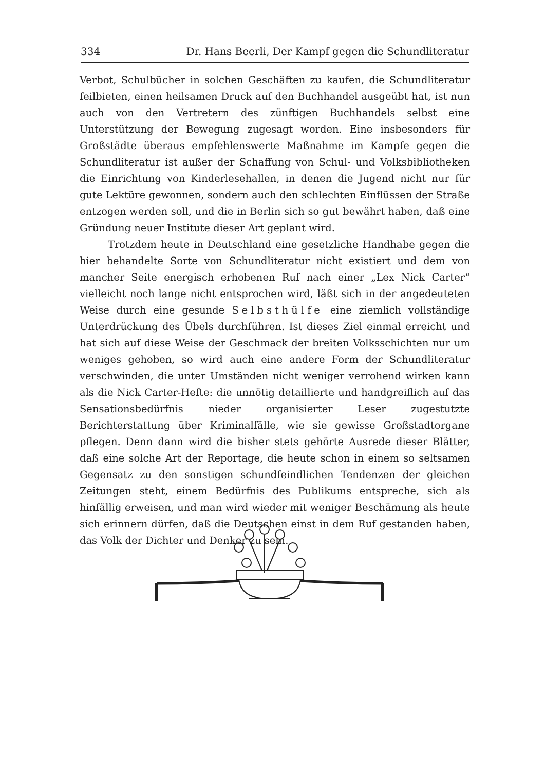334 Dr. Hans Beerli, Der Kampf gegen die Schundliteratur
Verbot, Schulbücher in solchen Geschäften zu kaufen, die Schundliteratur feilbieten, einen heilsamen Druck auf den Buchhandel ausgeübt hat, ist nun auch von den Vertretern des zünftigen Buchhandels selbst eine Unterstützung der Bewegung zugesagt worden. Eine insbesonders für Großstädte überaus empfehlenswerte Maßnahme im Kampfe gegen die Schundliteratur ist außer der Schaffung von Schul- und Volksbibliotheken die Einrichtung von Kinderlesehallen, in denen die Jugend nicht nur für gute Lektüre gewonnen, sondern auch den schlechten Einflüssen der Straße entzogen werden soll, und die in Berlin sich so gut bewährt haben, daß eine Gründung neuer Institute dieser Art geplant wird.
Trotzdem heute in Deutschland eine gesetzliche Handhabe gegen die hier behandelte Sorte von Schundliteratur nicht existiert und dem von mancher Seite energisch erhobenen Ruf nach einer „Lex Nick Carter“ vielleicht noch lange nicht entsprochen wird, läßt sich in der angedeuteten Weise durch eine gesunde Selbsthülfe eine ziemlich vollständige Unterdrückung des Übels durchführen. Ist dieses Ziel einmal erreicht und hat sich auf diese Weise der Geschmack der breiten Volksschichten nur um weniges gehoben, so wird auch eine andere Form der Schundliteratur verschwinden, die unter Umständen nicht weniger verrohend wirken kann als die Nick Carter-Hefte: die unnötig detaillierte und handgreiflich auf das Sensationsbedürfnis nieder organisierter Leser zugestutzte Berichterstattung über Kriminalfälle, wie sie gewisse Großstadtorgane pflegen. Denn dann wird die bisher stets gehörte Ausrede dieser Blätter, daß eine solche Art der Reportage, die heute schon in einem so seltsamen Gegensatz zu den sonstigen schundfeindlichen Tendenzen der gleichen Zeitungen steht, einem Bedürfnis des Publikums entspreche, sich als hinfällig erweisen, und man wird wieder mit weniger Beschämung als heute sich erinnern dürfen, daß die Deutschen einst in dem Ruf gestanden haben, das Volk der Dichter und Denker zu sein.